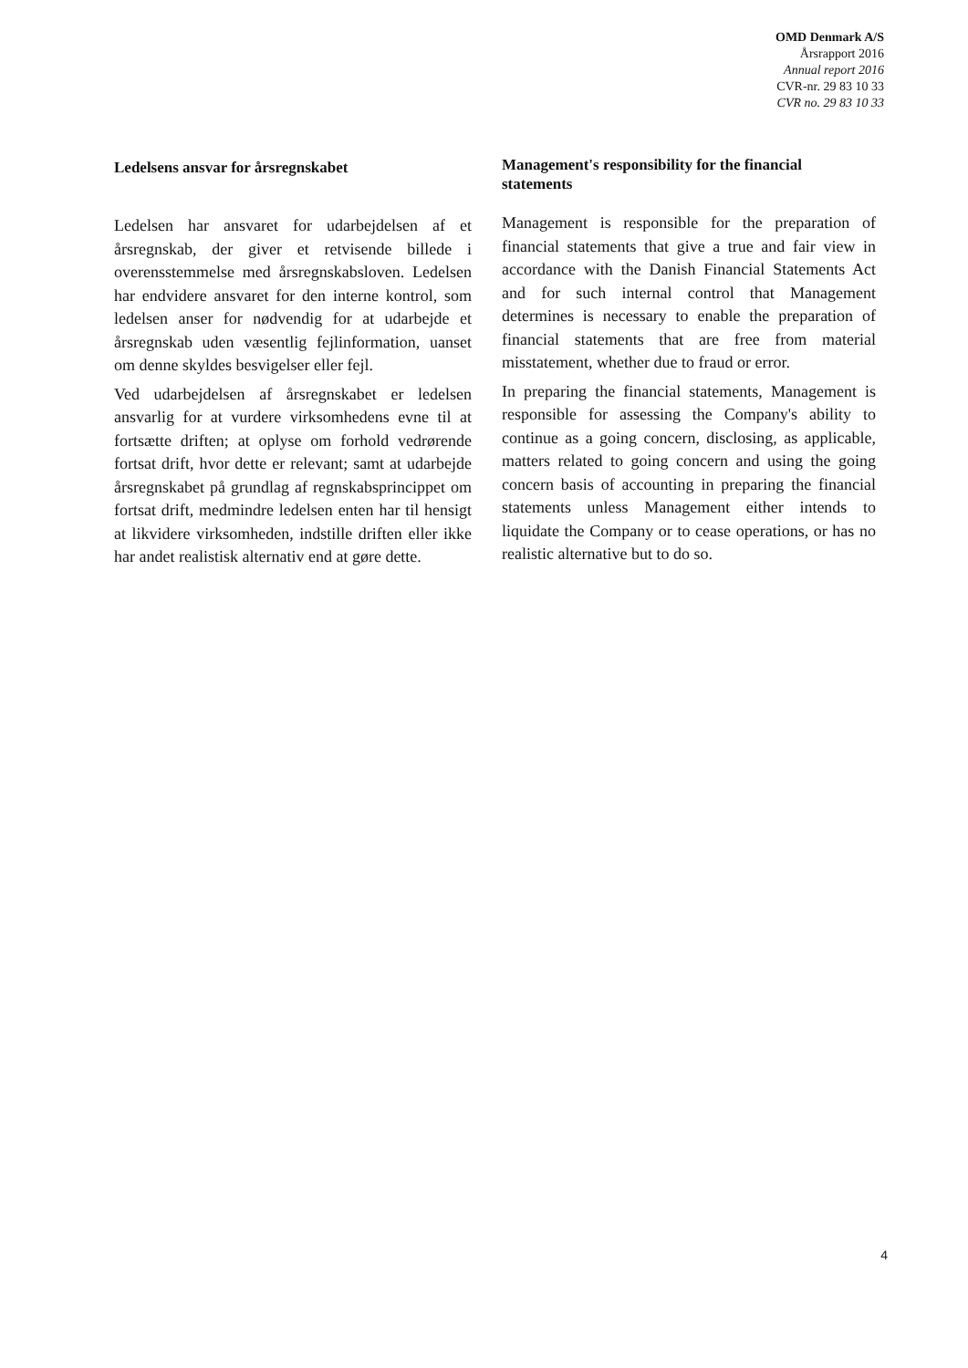OMD Denmark A/S
Årsrapport 2016
Annual report 2016
CVR-nr. 29 83 10 33
CVR no. 29 83 10 33
Ledelsens ansvar for årsregnskabet
Ledelsen har ansvaret for udarbejdelsen af et årsregnskab, der giver et retvisende billede i overensstemmelse med årsregnskabsloven. Ledelsen har endvidere ansvaret for den interne kontrol, som ledelsen anser for nødvendig for at udarbejde et årsregnskab uden væsentlig fejlinformation, uanset om denne skyldes besvigelser eller fejl.
Ved udarbejdelsen af årsregnskabet er ledelsen ansvarlig for at vurdere virksomhedens evne til at fortsætte driften; at oplyse om forhold vedrørende fortsat drift, hvor dette er relevant; samt at udarbejde årsregnskabet på grundlag af regnskabsprincippet om fortsat drift, medmindre ledelsen enten har til hensigt at likvidere virksomheden, indstille driften eller ikke har andet realistisk alternativ end at gøre dette.
Management's responsibility for the financial statements
Management is responsible for the preparation of financial statements that give a true and fair view in accordance with the Danish Financial Statements Act and for such internal control that Management determines is necessary to enable the preparation of financial statements that are free from material misstatement, whether due to fraud or error.
In preparing the financial statements, Management is responsible for assessing the Company's ability to continue as a going concern, disclosing, as applicable, matters related to going concern and using the going concern basis of accounting in preparing the financial statements unless Management either intends to liquidate the Company or to cease operations, or has no realistic alternative but to do so.
4